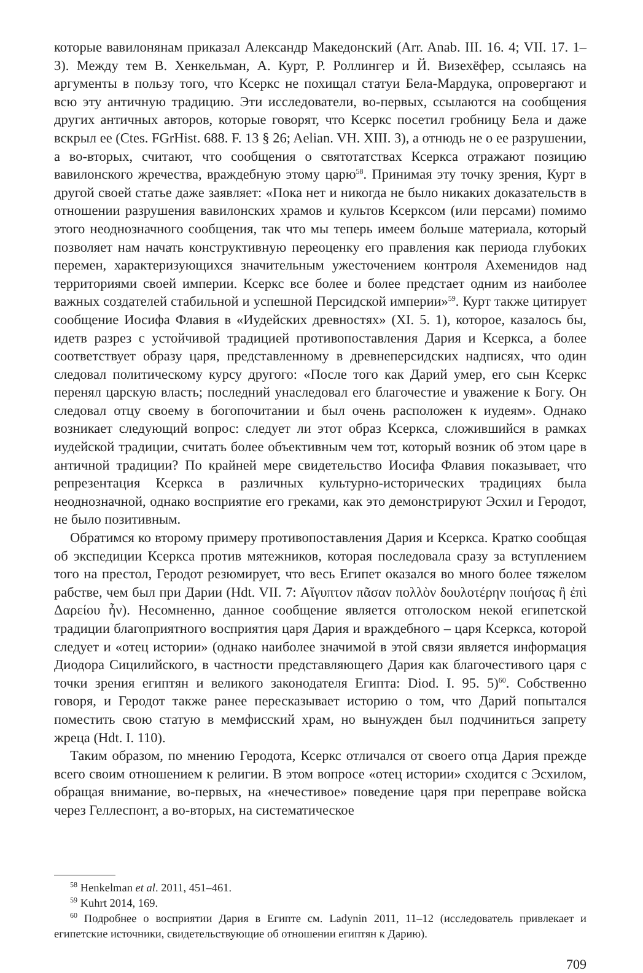которые вавилонянам приказал Александр Македонский (Arr. Anab. III. 16. 4; VII. 17. 1–3). Между тем В. Хенкельман, А. Курт, Р. Роллингер и Й. Визехёфер, ссылаясь на аргументы в пользу того, что Ксеркс не похищал статуи Бела-Мардука, опровергают и всю эту античную традицию. Эти исследователи, во-первых, ссылаются на сообщения других античных авторов, которые говорят, что Ксеркс посетил гробницу Бела и даже вскрыл ее (Ctes. FGrHist. 688. F. 13 § 26; Aelian. VH. XIII. 3), а отнюдь не о ее разрушении, а во-вторых, считают, что сообщения о святотатствах Ксеркса отражают позицию вавилонского жречества, враждебную этому царю<sup>58</sup>. Принимая эту точку зрения, Курт в другой своей статье даже заявляет: «Пока нет и никогда не было никаких доказательств в отношении разрушения вавилонских храмов и культов Ксерксом (или персами) помимо этого неоднозначного сообщения, так что мы теперь имеем больше материала, который позволяет нам начать конструктивную переоценку его правления как периода глубоких перемен, характеризующихся значительным ужесточением контроля Ахеменидов над территориями своей империи. Ксеркс все более и более предстает одним из наиболее важных создателей стабильной и успешной Персидской империи»<sup>59</sup>. Курт также цитирует сообщение Иосифа Флавия в «Иудейских древностях» (XI. 5. 1), которое, казалось бы, идетв разрез с устойчивой традицией противопоставления Дария и Ксеркса, а более соответствует образу царя, представленному в древнеперсидских надписях, что один следовал политическому курсу другого: «После того как Дарий умер, его сын Ксеркс перенял царскую власть; последний унаследовал его благочестие и уважение к Богу. Он следовал отцу своему в богопочитании и был очень расположен к иудеям». Однако возникает следующий вопрос: следует ли этот образ Ксеркса, сложившийся в рамках иудейской традиции, считать более объективным чем тот, который возник об этом царе в античной традиции? По крайней мере свидетельство Иосифа Флавия показывает, что репрезентация Ксеркса в различных культурно-исторических традициях была неоднозначной, однако восприятие его греками, как это демонстрируют Эсхил и Геродот, не было позитивным.
Обратимся ко второму примеру противопоставления Дария и Ксеркса. Кратко сообщая об экспедиции Ксеркса против мятежников, которая последовала сразу за вступлением того на престол, Геродот резюмирует, что весь Египет оказался во много более тяжелом рабстве, чем был при Дарии (Hdt. VII. 7: Αἴγυπτον πᾶσαν πολλὸν δουλοτέρην ποιήσας ἢ ἐπὶ Δαρείου ἦν). Несомненно, данное сообщение является отголоском некой египетской традиции благоприятного восприятия царя Дария и враждебного – царя Ксеркса, которой следует и «отец истории» (однако наиболее значимой в этой связи является информация Диодора Сицилийского, в частности представляющего Дария как благочестивого царя с точки зрения египтян и великого законодателя Египта: Diod. I. 95. 5)<sup>60</sup>. Собственно говоря, и Геродот также ранее пересказывает историю о том, что Дарий попытался поместить свою статую в мемфисский храм, но вынужден был подчиниться запрету жреца (Hdt. I. 110).
Таким образом, по мнению Геродота, Ксеркс отличался от своего отца Дария прежде всего своим отношением к религии. В этом вопросе «отец истории» сходится с Эсхилом, обращая внимание, во-первых, на «нечестивое» поведение царя при переправе войска через Геллеспонт, а во-вторых, на систематическое
<sup>58</sup> Henkelman et al. 2011, 451–461.
<sup>59</sup> Kuhrt 2014, 169.
<sup>60</sup> Подробнее о восприятии Дария в Египте см. Ladynin 2011, 11–12 (исследователь привлекает и египетские источники, свидетельствующие об отношении египтян к Дарию).
709